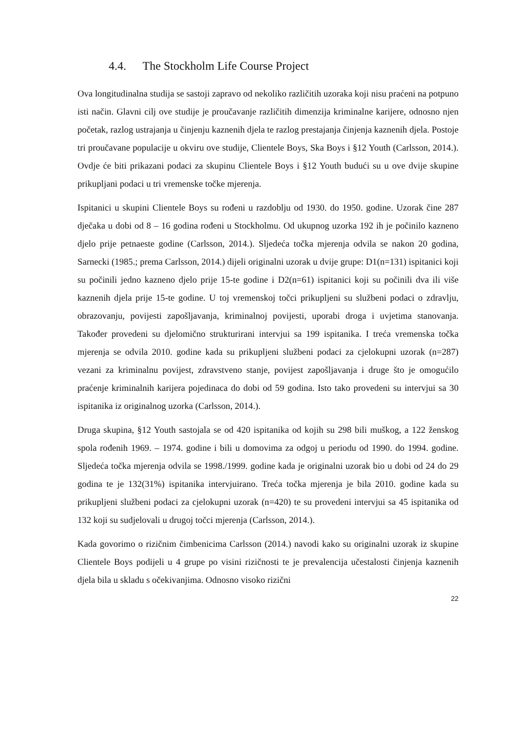4.4. The Stockholm Life Course Project
Ova longitudinalna studija se sastoji zapravo od nekoliko različitih uzoraka koji nisu praćeni na potpuno isti način. Glavni cilj ove studije je proučavanje različitih dimenzija kriminalne karijere, odnosno njen početak, razlog ustrajanja u činjenju kaznenih djela te razlog prestajanja činjenja kaznenih djela. Postoje tri proučavane populacije u okviru ove studije, Clientele Boys, Ska Boys i §12 Youth (Carlsson, 2014.). Ovdje će biti prikazani podaci za skupinu Clientele Boys i §12 Youth budući su u ove dvije skupine prikupljani podaci u tri vremenske točke mjerenja.
Ispitanici u skupini Clientele Boys su rođeni u razdoblju od 1930. do 1950. godine. Uzorak čine 287 dječaka u dobi od 8 – 16 godina rođeni u Stockholmu. Od ukupnog uzorka 192 ih je počinilo kazneno djelo prije petnaeste godine (Carlsson, 2014.). Sljedeća točka mjerenja odvila se nakon 20 godina, Sarnecki (1985.; prema Carlsson, 2014.) dijeli originalni uzorak u dvije grupe: D1(n=131) ispitanici koji su počinili jedno kazneno djelo prije 15-te godine i D2(n=61) ispitanici koji su počinili dva ili više kaznenih djela prije 15-te godine. U toj vremenskoj točci prikupljeni su službeni podaci o zdravlju, obrazovanju, povijesti zapošljavanja, kriminalnoj povijesti, uporabi droga i uvjetima stanovanja. Također provedeni su djelomično strukturirani intervjui sa 199 ispitanika. I treća vremenska točka mjerenja se odvila 2010. godine kada su prikupljeni službeni podaci za cjelokupni uzorak (n=287) vezani za kriminalnu povijest, zdravstveno stanje, povijest zapošljavanja i druge što je omogućilo praćenje kriminalnih karijera pojedinaca do dobi od 59 godina. Isto tako provedeni su intervjui sa 30 ispitanika iz originalnog uzorka (Carlsson, 2014.).
Druga skupina, §12 Youth sastojala se od 420 ispitanika od kojih su 298 bili muškog, a 122 ženskog spola rođenih 1969. – 1974. godine i bili u domovima za odgoj u periodu od 1990. do 1994. godine. Sljedeća točka mjerenja odvila se 1998./1999. godine kada je originalni uzorak bio u dobi od 24 do 29 godina te je 132(31%) ispitanika intervjuirano. Treća točka mjerenja je bila 2010. godine kada su prikupljeni službeni podaci za cjelokupni uzorak (n=420) te su provedeni intervjui sa 45 ispitanika od 132 koji su sudjelovali u drugoj točci mjerenja (Carlsson, 2014.).
Kada govorimo o rizičnim čimbenicima Carlsson (2014.) navodi kako su originalni uzorak iz skupine Clientele Boys podijeli u 4 grupe po visini rizičnosti te je prevalencija učestalosti činjenja kaznenih djela bila u skladu s očekivanjima. Odnosno visoko rizični
22